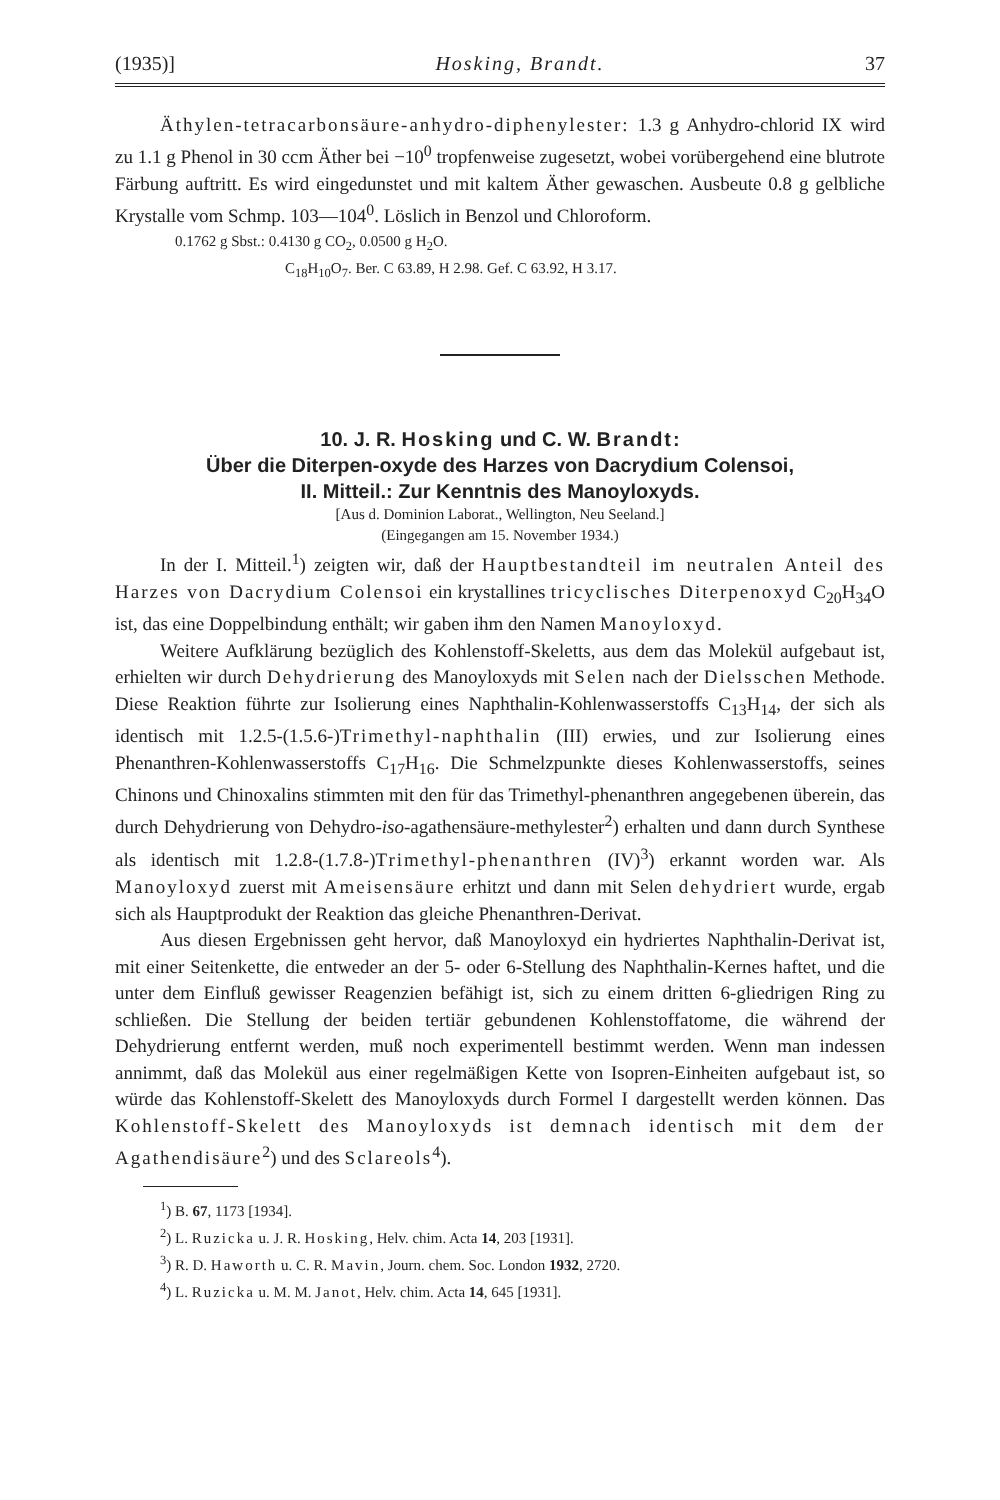(1935)] Hosking, Brandt. 37
Äthylen-tetracarbonsäure-anhydro-diphenylester: 1.3 g Anhydro-chlorid IX wird zu 1.1 g Phenol in 30 ccm Äther bei −10<sup>0</sup> tropfenweise zugesetzt, wobei vorübergehend eine blutrote Färbung auftritt. Es wird eingedunstet und mit kaltem Äther gewaschen. Ausbeute 0.8 g gelbliche Krystalle vom Schmp. 103—104<sup>0</sup>. Löslich in Benzol und Chloroform.
0.1762 g Sbst.: 0.4130 g CO<sub>2</sub>, 0.0500 g H<sub>2</sub>O.
C<sub>18</sub>H<sub>10</sub>O<sub>7</sub>. Ber. C 63.89, H 2.98. Gef. C 63.92, H 3.17.
10. J. R. Hosking und C. W. Brandt:
Über die Diterpen-oxyde des Harzes von Dacrydium Colensoi,
II. Mitteil.: Zur Kenntnis des Manoyloxyds.
[Aus d. Dominion Laborat., Wellington, Neu Seeland.]
(Eingegangen am 15. November 1934.)
In der I. Mitteil.<sup>1</sup>) zeigten wir, daß der Hauptbestandteil im neutralen Anteil des Harzes von Dacrydium Colensoi ein krystallines tricyclisches Diterpenoxyd C<sub>20</sub>H<sub>34</sub>O ist, das eine Doppelbindung enthält; wir gaben ihm den Namen Manoyloxyd.
Weitere Aufklärung bezüglich des Kohlenstoff-Skeletts, aus dem das Molekül aufgebaut ist, erhielten wir durch Dehydrierung des Manoyloxyds mit Selen nach der Dielsschen Methode. Diese Reaktion führte zur Isolierung eines Naphthalin-Kohlenwasserstoffs C<sub>13</sub>H<sub>14</sub>, der sich als identisch mit 1.2.5-(1.5.6-)Trimethyl-naphthalin (III) erwies, und zur Isolierung eines Phenanthren-Kohlenwasserstoffs C<sub>17</sub>H<sub>16</sub>. Die Schmelzpunkte dieses Kohlenwasserstoffs, seines Chinons und Chinoxalins stimmten mit den für das Trimethyl-phenanthren angegebenen überein, das durch Dehydrierung von Dehydro-iso-agathensäure-methylester<sup>2</sup>) erhalten und dann durch Synthese als identisch mit 1.2.8-(1.7.8-)Trimethyl-phenanthren (IV)<sup>3</sup>) erkannt worden war. Als Manoyloxyd zuerst mit Ameisensäure erhitzt und dann mit Selen dehydriert wurde, ergab sich als Hauptprodukt der Reaktion das gleiche Phenanthren-Derivat.
Aus diesen Ergebnissen geht hervor, daß Manoyloxyd ein hydriertes Naphthalin-Derivat ist, mit einer Seitenkette, die entweder an der 5- oder 6-Stellung des Naphthalin-Kernes haftet, und die unter dem Einfluß gewisser Reagenzien befähigt ist, sich zu einem dritten 6-gliedrigen Ring zu schließen. Die Stellung der beiden tertiär gebundenen Kohlenstoffatome, die während der Dehydrierung entfernt werden, muß noch experimentell bestimmt werden. Wenn man indessen annimmt, daß das Molekül aus einer regelmäßigen Kette von Isopren-Einheiten aufgebaut ist, so würde das Kohlenstoff-Skelett des Manoyloxyds durch Formel I dargestellt werden können. Das Kohlenstoff-Skelett des Manoyloxyds ist demnach identisch mit dem der Agathendisäure<sup>2</sup>) und des Sclareols<sup>4</sup>).
<sup>1</sup>) B. 67, 1173 [1934].
<sup>2</sup>) L. Ruzicka u. J. R. Hosking, Helv. chim. Acta 14, 203 [1931].
<sup>3</sup>) R. D. Haworth u. C. R. Mavin, Journ. chem. Soc. London 1932, 2720.
<sup>4</sup>) L. Ruzicka u. M. M. Janot, Helv. chim. Acta 14, 645 [1931].